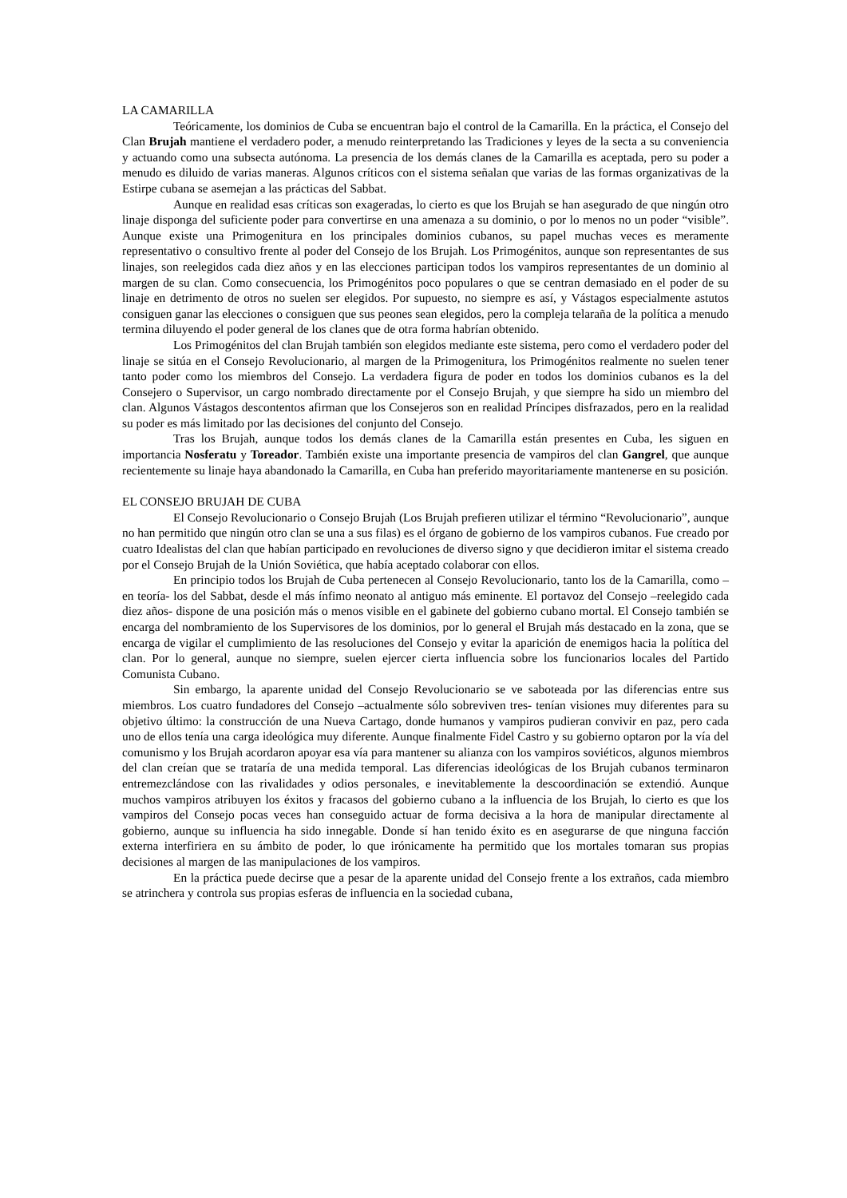LA CAMARILLA
Teóricamente, los dominios de Cuba se encuentran bajo el control de la Camarilla. En la práctica, el Consejo del Clan Brujah mantiene el verdadero poder, a menudo reinterpretando las Tradiciones y leyes de la secta a su conveniencia y actuando como una subsecta autónoma. La presencia de los demás clanes de la Camarilla es aceptada, pero su poder a menudo es diluido de varias maneras. Algunos críticos con el sistema señalan que varias de las formas organizativas de la Estirpe cubana se asemejan a las prácticas del Sabbat.
Aunque en realidad esas críticas son exageradas, lo cierto es que los Brujah se han asegurado de que ningún otro linaje disponga del suficiente poder para convertirse en una amenaza a su dominio, o por lo menos no un poder “visible”. Aunque existe una Primogenitura en los principales dominios cubanos, su papel muchas veces es meramente representativo o consultivo frente al poder del Consejo de los Brujah. Los Primogénitos, aunque son representantes de sus linajes, son reelegidos cada diez años y en las elecciones participan todos los vampiros representantes de un dominio al margen de su clan. Como consecuencia, los Primogénitos poco populares o que se centran demasiado en el poder de su linaje en detrimento de otros no suelen ser elegidos. Por supuesto, no siempre es así, y Vástagos especialmente astutos consiguen ganar las elecciones o consiguen que sus peones sean elegidos, pero la compleja telaraña de la política a menudo termina diluyendo el poder general de los clanes que de otra forma habrían obtenido.
Los Primogénitos del clan Brujah también son elegidos mediante este sistema, pero como el verdadero poder del linaje se sitúa en el Consejo Revolucionario, al margen de la Primogenitura, los Primogénitos realmente no suelen tener tanto poder como los miembros del Consejo. La verdadera figura de poder en todos los dominios cubanos es la del Consejero o Supervisor, un cargo nombrado directamente por el Consejo Brujah, y que siempre ha sido un miembro del clan. Algunos Vástagos descontentos afirman que los Consejeros son en realidad Príncipes disfrazados, pero en la realidad su poder es más limitado por las decisiones del conjunto del Consejo.
Tras los Brujah, aunque todos los demás clanes de la Camarilla están presentes en Cuba, les siguen en importancia Nosferatu y Toreador. También existe una importante presencia de vampiros del clan Gangrel, que aunque recientemente su linaje haya abandonado la Camarilla, en Cuba han preferido mayoritariamente mantenerse en su posición.
EL CONSEJO BRUJAH DE CUBA
El Consejo Revolucionario o Consejo Brujah (Los Brujah prefieren utilizar el término “Revolucionario”, aunque no han permitido que ningún otro clan se una a sus filas) es el órgano de gobierno de los vampiros cubanos. Fue creado por cuatro Idealistas del clan que habían participado en revoluciones de diverso signo y que decidieron imitar el sistema creado por el Consejo Brujah de la Unión Soviética, que había aceptado colaborar con ellos.
En principio todos los Brujah de Cuba pertenecen al Consejo Revolucionario, tanto los de la Camarilla, como –en teoría- los del Sabbat, desde el más ínfimo neonato al antiguo más eminente. El portavoz del Consejo –reelegido cada diez años- dispone de una posición más o menos visible en el gabinete del gobierno cubano mortal. El Consejo también se encarga del nombramiento de los Supervisores de los dominios, por lo general el Brujah más destacado en la zona, que se encarga de vigilar el cumplimiento de las resoluciones del Consejo y evitar la aparición de enemigos hacia la política del clan. Por lo general, aunque no siempre, suelen ejercer cierta influencia sobre los funcionarios locales del Partido Comunista Cubano.
Sin embargo, la aparente unidad del Consejo Revolucionario se ve saboteada por las diferencias entre sus miembros. Los cuatro fundadores del Consejo –actualmente sólo sobreviven tres- tenían visiones muy diferentes para su objetivo último: la construcción de una Nueva Cartago, donde humanos y vampiros pudieran convivir en paz, pero cada uno de ellos tenía una carga ideológica muy diferente. Aunque finalmente Fidel Castro y su gobierno optaron por la vía del comunismo y los Brujah acordaron apoyar esa vía para mantener su alianza con los vampiros soviéticos, algunos miembros del clan creían que se trataría de una medida temporal. Las diferencias ideológicas de los Brujah cubanos terminaron entremezclándose con las rivalidades y odios personales, e inevitablemente la descoordinación se extendió. Aunque muchos vampiros atribuyen los éxitos y fracasos del gobierno cubano a la influencia de los Brujah, lo cierto es que los vampiros del Consejo pocas veces han conseguido actuar de forma decisiva a la hora de manipular directamente al gobierno, aunque su influencia ha sido innegable. Donde sí han tenido éxito es en asegurarse de que ninguna facción externa interfiriera en su ámbito de poder, lo que irónicamente ha permitido que los mortales tomaran sus propias decisiones al margen de las manipulaciones de los vampiros.
En la práctica puede decirse que a pesar de la aparente unidad del Consejo frente a los extraños, cada miembro se atrinchera y controla sus propias esferas de influencia en la sociedad cubana,